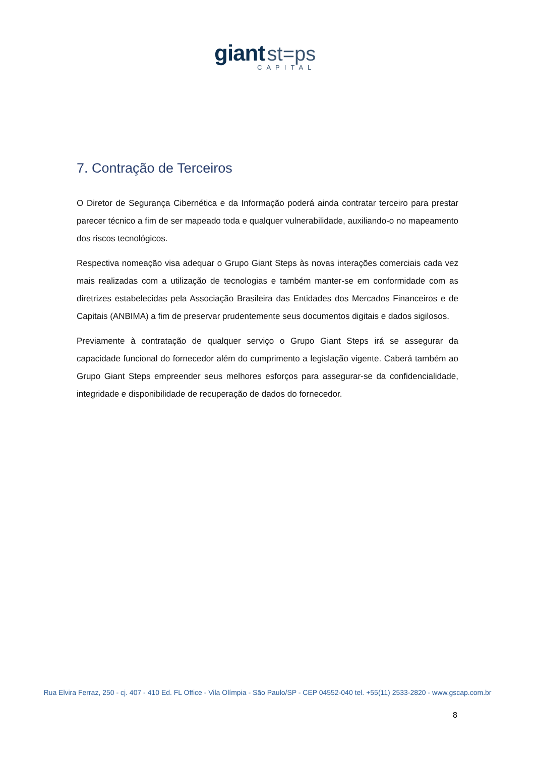giant st=ps
CAPITAL
7. Contração de Terceiros
O Diretor de Segurança Cibernética e da Informação poderá ainda contratar terceiro para prestar parecer técnico a fim de ser mapeado toda e qualquer vulnerabilidade, auxiliando-o no mapeamento dos riscos tecnológicos.
Respectiva nomeação visa adequar o Grupo Giant Steps às novas interações comerciais cada vez mais realizadas com a utilização de tecnologias e também manter-se em conformidade com as diretrizes estabelecidas pela Associação Brasileira das Entidades dos Mercados Financeiros e de Capitais (ANBIMA) a fim de preservar prudentemente seus documentos digitais e dados sigilosos.
Previamente à contratação de qualquer serviço o Grupo Giant Steps irá se assegurar da capacidade funcional do fornecedor além do cumprimento a legislação vigente. Caberá também ao Grupo Giant Steps empreender seus melhores esforços para assegurar-se da confidencialidade, integridade e disponibilidade de recuperação de dados do fornecedor.
Rua Elvira Ferraz, 250 - cj. 407 - 410 Ed. FL Office - Vila Olímpia - São Paulo/SP - CEP 04552-040 tel. +55(11) 2533-2820 - www.gscap.com.br
8